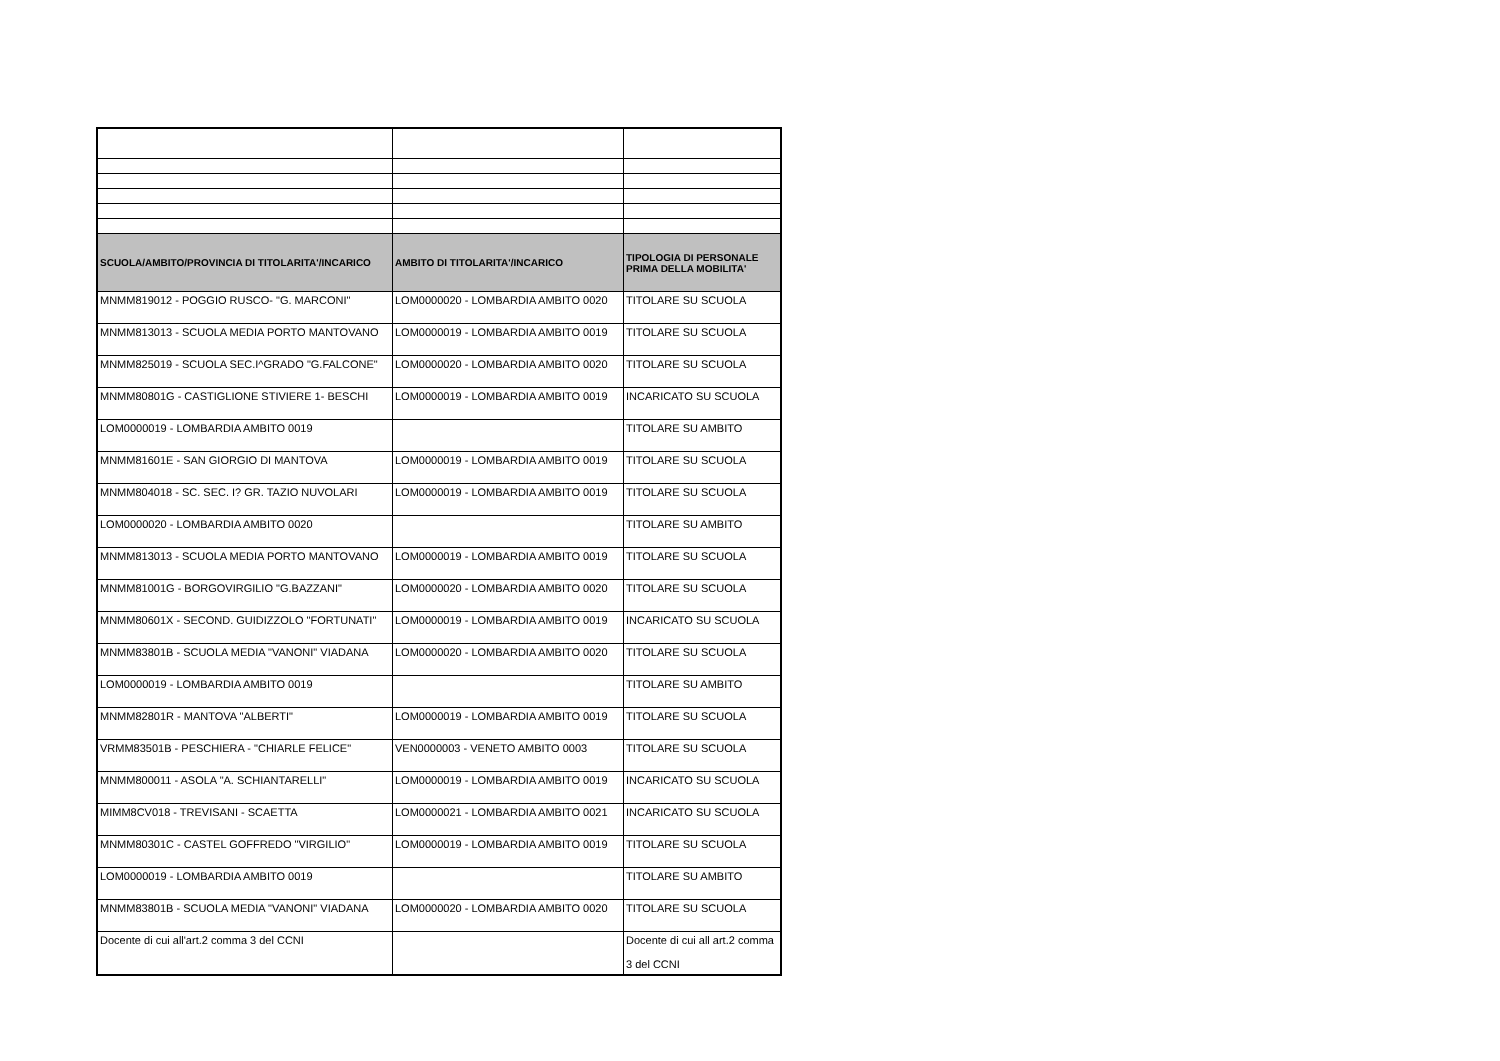| SCUOLA/AMBITO/PROVINCIA DI TITOLARITA'/INCARICO | AMBITO DI TITOLARITA'/INCARICO | TIPOLOGIA DI PERSONALE PRIMA DELLA MOBILITA' |
| --- | --- | --- |
| MNMM819012 - POGGIO RUSCO- "G. MARCONI" | LOM0000020 - LOMBARDIA AMBITO 0020 | TITOLARE SU SCUOLA |
| MNMM813013 - SCUOLA MEDIA PORTO MANTOVANO | LOM0000019 - LOMBARDIA AMBITO 0019 | TITOLARE SU SCUOLA |
| MNMM825019 - SCUOLA SEC.I^GRADO "G.FALCONE" | LOM0000020 - LOMBARDIA AMBITO 0020 | TITOLARE SU SCUOLA |
| MNMM80801G - CASTIGLIONE STIVIERE 1- BESCHI | LOM0000019 - LOMBARDIA AMBITO 0019 | INCARICATO SU SCUOLA |
| LOM0000019 - LOMBARDIA AMBITO 0019 | | TITOLARE SU AMBITO |
| MNMM81601E - SAN GIORGIO DI MANTOVA | LOM0000019 - LOMBARDIA AMBITO 0019 | TITOLARE SU SCUOLA |
| MNMM804018 - SC. SEC. I? GR. TAZIO NUVOLARI | LOM0000019 - LOMBARDIA AMBITO 0019 | TITOLARE SU SCUOLA |
| LOM0000020 - LOMBARDIA AMBITO 0020 | | TITOLARE SU AMBITO |
| MNMM813013 - SCUOLA MEDIA PORTO MANTOVANO | LOM0000019 - LOMBARDIA AMBITO 0019 | TITOLARE SU SCUOLA |
| MNMM81001G - BORGOVIRGILIO "G.BAZZANI" | LOM0000020 - LOMBARDIA AMBITO 0020 | TITOLARE SU SCUOLA |
| MNMM80601X - SECOND. GUIDIZZOLO "FORTUNATI" | LOM0000019 - LOMBARDIA AMBITO 0019 | INCARICATO SU SCUOLA |
| MNMM83801B - SCUOLA MEDIA "VANONI" VIADANA | LOM0000020 - LOMBARDIA AMBITO 0020 | TITOLARE SU SCUOLA |
| LOM0000019 - LOMBARDIA AMBITO 0019 | | TITOLARE SU AMBITO |
| MNMM82801R - MANTOVA "ALBERTI" | LOM0000019 - LOMBARDIA AMBITO 0019 | TITOLARE SU SCUOLA |
| VRMM83501B - PESCHIERA - "CHIARLE FELICE" | VEN0000003 - VENETO AMBITO 0003 | TITOLARE SU SCUOLA |
| MNMM800011 - ASOLA "A. SCHIANTARELLI" | LOM0000019 - LOMBARDIA AMBITO 0019 | INCARICATO SU SCUOLA |
| MIMM8CV018 - TREVISANI - SCAETTA | LOM0000021 - LOMBARDIA AMBITO 0021 | INCARICATO SU SCUOLA |
| MNMM80301C - CASTEL GOFFREDO "VIRGILIO" | LOM0000019 - LOMBARDIA AMBITO 0019 | TITOLARE SU SCUOLA |
| LOM0000019 - LOMBARDIA AMBITO 0019 | | TITOLARE SU AMBITO |
| MNMM83801B - SCUOLA MEDIA "VANONI" VIADANA | LOM0000020 - LOMBARDIA AMBITO 0020 | TITOLARE SU SCUOLA |
| Docente di cui all'art.2 comma 3 del CCNI | | Docente di cui all art.2 comma 3 del CCNI |